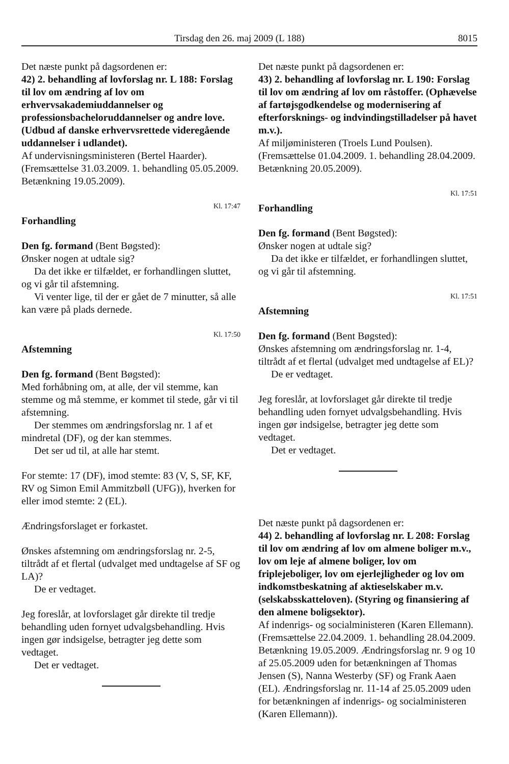Tirsdag den 26. maj 2009 (L 188) 8015
Det næste punkt på dagsordenen er:
42) 2. behandling af lovforslag nr. L 188: Forslag til lov om ændring af lov om erhvervsakademiuddannelser og professionsbacheloruddannelser og andre love. (Udbud af danske erhvervsrettede videregående uddannelser i udlandet).
Af undervisningsministeren (Bertel Haarder).
(Fremsættelse 31.03.2009. 1. behandling 05.05.2009. Betænkning 19.05.2009).
Kl. 17:47
Forhandling
Den fg. formand (Bent Bøgsted):
Ønsker nogen at udtale sig?
Da det ikke er tilfældet, er forhandlingen sluttet, og vi går til afstemning.
Vi venter lige, til der er gået de 7 minutter, så alle kan være på plads dernede.
Kl. 17:50
Afstemning
Den fg. formand (Bent Bøgsted):
Med forhåbning om, at alle, der vil stemme, kan stemme og må stemme, er kommet til stede, går vi til afstemning.
Der stemmes om ændringsforslag nr. 1 af et mindretal (DF), og der kan stemmes.
Det ser ud til, at alle har stemt.
For stemte: 17 (DF), imod stemte: 83 (V, S, SF, KF, RV og Simon Emil Ammitzbøll (UFG)), hverken for eller imod stemte: 2 (EL).
Ændringsforslaget er forkastet.
Ønskes afstemning om ændringsforslag nr. 2-5, tiltrådt af et flertal (udvalget med undtagelse af SF og LA)?
De er vedtaget.
Jeg foreslår, at lovforslaget går direkte til tredje behandling uden fornyet udvalgsbehandling. Hvis ingen gør indsigelse, betragter jeg dette som vedtaget.
Det er vedtaget.
Det næste punkt på dagsordenen er:
43) 2. behandling af lovforslag nr. L 190: Forslag til lov om ændring af lov om råstoffer. (Ophævelse af fartøjsgodkendelse og modernisering af efterforsknings- og indvindingstilladelser på havet m.v.).
Af miljøministeren (Troels Lund Poulsen).
(Fremsættelse 01.04.2009. 1. behandling 28.04.2009. Betænkning 20.05.2009).
Kl. 17:51
Forhandling
Den fg. formand (Bent Bøgsted):
Ønsker nogen at udtale sig?
Da det ikke er tilfældet, er forhandlingen sluttet, og vi går til afstemning.
Kl. 17:51
Afstemning
Den fg. formand (Bent Bøgsted):
Ønskes afstemning om ændringsforslag nr. 1-4, tiltrådt af et flertal (udvalget med undtagelse af EL)?
De er vedtaget.
Jeg foreslår, at lovforslaget går direkte til tredje behandling uden fornyet udvalgsbehandling. Hvis ingen gør indsigelse, betragter jeg dette som vedtaget.
Det er vedtaget.
Det næste punkt på dagsordenen er:
44) 2. behandling af lovforslag nr. L 208: Forslag til lov om ændring af lov om almene boliger m.v., lov om leje af almene boliger, lov om friplejeboliger, lov om ejerlejligheder og lov om indkomstbeskatning af aktieselskaber m.v. (selskabsskatteloven). (Styring og finansiering af den almene boligsektor).
Af indenrigs- og socialministeren (Karen Ellemann).
(Fremsættelse 22.04.2009. 1. behandling 28.04.2009. Betænkning 19.05.2009. Ændringsforslag nr. 9 og 10 af 25.05.2009 uden for betænkningen af Thomas Jensen (S), Nanna Westerby (SF) og Frank Aaen (EL). Ændringsforslag nr. 11-14 af 25.05.2009 uden for betænkningen af indenrigs- og socialministeren (Karen Ellemann)).